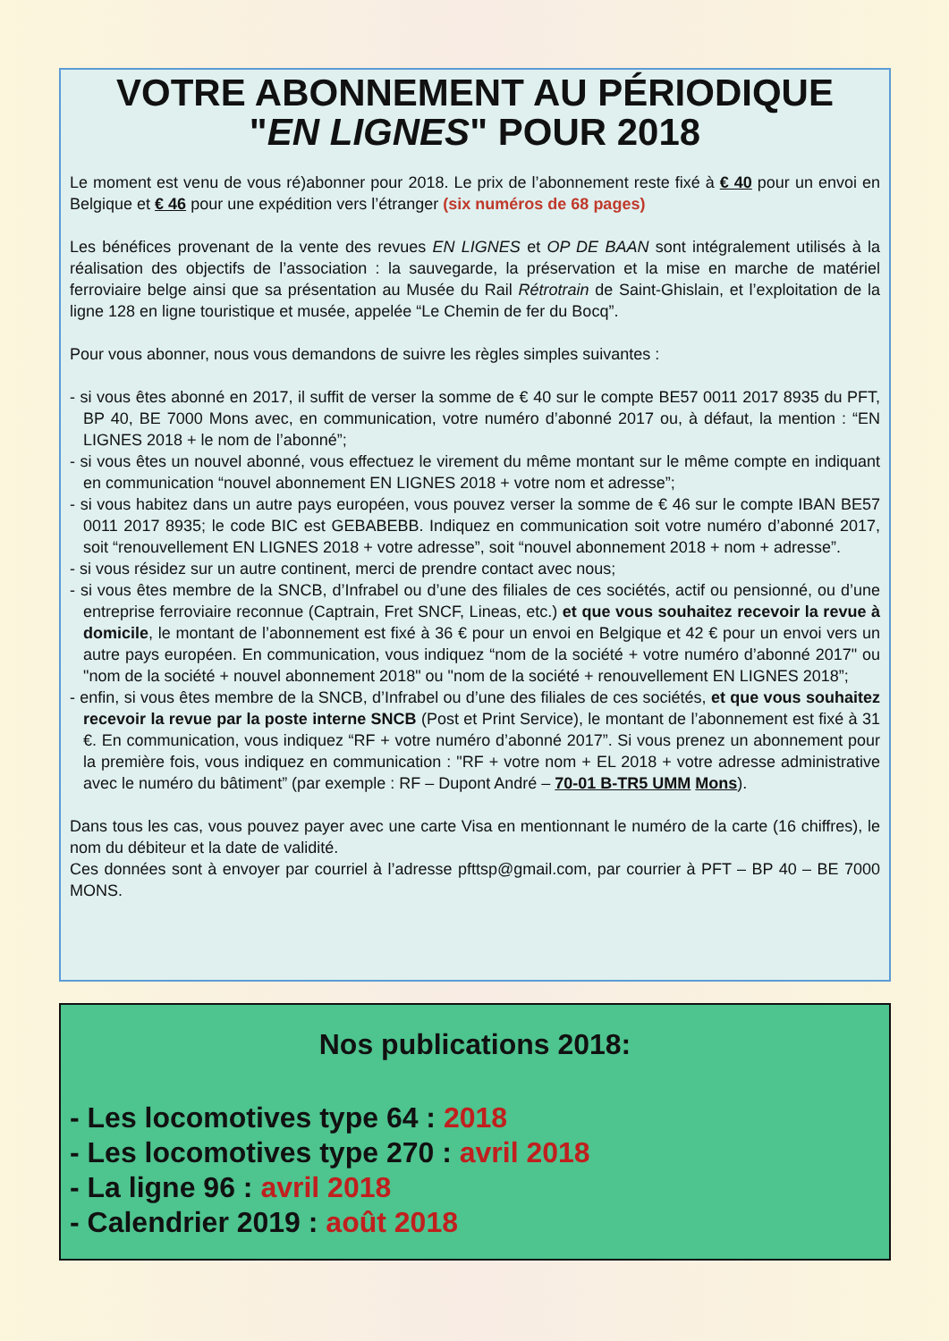VOTRE ABONNEMENT AU PÉRIODIQUE
"EN LIGNES" POUR 2018
Le moment est venu de vous ré)abonner pour 2018. Le prix de l’abonnement reste fixé à € 40 pour un envoi en Belgique et € 46 pour une expédition vers l’étranger (six numéros de 68 pages)
Les bénéfices provenant de la vente des revues EN LIGNES et OP DE BAAN sont intégralement utilisés à la réalisation des objectifs de l’association : la sauvegarde, la préservation et la mise en marche de matériel ferroviaire belge ainsi que sa présentation au Musée du Rail Rétrotrain de Saint-Ghislain, et l’exploitation de la ligne 128 en ligne touristique et musée, appelée “Le Chemin de fer du Bocq”.
Pour vous abonner, nous vous demandons de suivre les règles simples suivantes :
- si vous êtes abonné en 2017, il suffit de verser la somme de € 40 sur le compte BE57 0011 2017 8935 du PFT, BP 40, BE 7000 Mons avec, en communication, votre numéro d’abonné 2017 ou, à défaut, la mention : “EN LIGNES 2018 + le nom de l’abonné”;
- si vous êtes un nouvel abonné, vous effectuez le virement du même montant sur le même compte en indiquant en communication “nouvel abonnement EN LIGNES 2018 + votre nom et adresse”;
- si vous habitez dans un autre pays européen, vous pouvez verser la somme de € 46 sur le compte IBAN BE57 0011 2017 8935; le code BIC est GEBABEBB. Indiquez en communication soit votre numéro d’abonné 2017, soit “renouvellement EN LIGNES 2018 + votre adresse”, soit “nouvel abonnement 2018 + nom + adresse”.
- si vous résidez sur un autre continent, merci de prendre contact avec nous;
- si vous êtes membre de la SNCB, d’Infrabel ou d’une des filiales de ces sociétés, actif ou pensionné, ou d’une entreprise ferroviaire reconnue (Captrain, Fret SNCF, Lineas, etc.) et que vous souhaitez recevoir la revue à domicile, le montant de l’abonnement est fixé à 36 € pour un envoi en Belgique et 42 € pour un envoi vers un autre pays européen. En communication, vous indiquez “nom de la société + votre numéro d’abonné 2017" ou "nom de la société + nouvel abonnement 2018" ou "nom de la société + renouvellement EN LIGNES 2018”;
- enfin, si vous êtes membre de la SNCB, d’Infrabel ou d’une des filiales de ces sociétés, et que vous souhaitez recevoir la revue par la poste interne SNCB (Post et Print Service), le montant de l’abonnement est fixé à 31 €. En communication, vous indiquez “RF + votre numéro d’abonné 2017”. Si vous prenez un abonnement pour la première fois, vous indiquez en communication : "RF + votre nom + EL 2018 + votre adresse administrative avec le numéro du bâtiment” (par exemple : RF – Dupont André – 70-01 B-TR5 UMM Mons).
Dans tous les cas, vous pouvez payer avec une carte Visa en mentionnant le numéro de la carte (16 chiffres), le nom du débiteur et la date de validité.
Ces données sont à envoyer par courriel à l’adresse pfttsp@gmail.com, par courrier à PFT – BP 40 – BE 7000 MONS.
Nos publications 2018:
- Les locomotives type 64 : 2018
- Les locomotives type 270 : avril 2018
- La ligne 96 : avril 2018
- Calendrier 2019 : août 2018